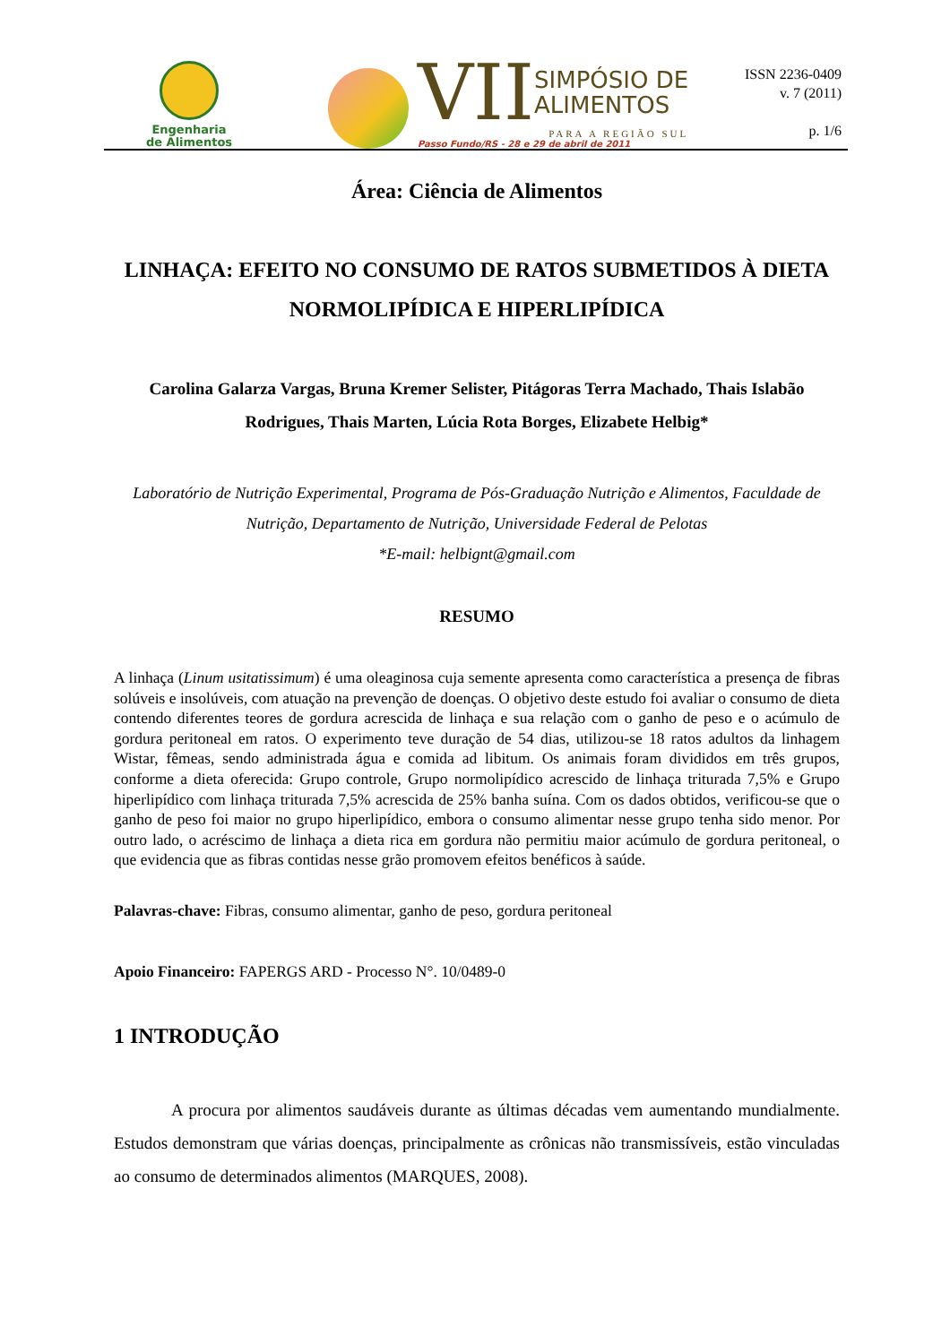Engenharia
de Alimentos
VII SIMPÓSIO DE
ALIMENTOS
PARA A REGIÃO SUL
Passo Fundo/RS - 28 e 29 de abril de 2011
ISSN 2236-0409
v. 7 (2011)
p. 1/6
Área: Ciência de Alimentos
LINHAÇA: EFEITO NO CONSUMO DE RATOS SUBMETIDOS À DIETA NORMOLIPÍDICA E HIPERLIPÍDICA
Carolina Galarza Vargas, Bruna Kremer Selister, Pitágoras Terra Machado, Thais Islabão Rodrigues, Thais Marten, Lúcia Rota Borges, Elizabete Helbig*
Laboratório de Nutrição Experimental, Programa de Pós-Graduação Nutrição e Alimentos, Faculdade de Nutrição, Departamento de Nutrição, Universidade Federal de Pelotas
*E-mail: helbignt@gmail.com
RESUMO
A linhaça (Linum usitatissimum) é uma oleaginosa cuja semente apresenta como característica a presença de fibras solúveis e insolúveis, com atuação na prevenção de doenças. O objetivo deste estudo foi avaliar o consumo de dieta contendo diferentes teores de gordura acrescida de linhaça e sua relação com o ganho de peso e o acúmulo de gordura peritoneal em ratos. O experimento teve duração de 54 dias, utilizou-se 18 ratos adultos da linhagem Wistar, fêmeas, sendo administrada água e comida ad libitum. Os animais foram divididos em três grupos, conforme a dieta oferecida: Grupo controle, Grupo normolipídico acrescido de linhaça triturada 7,5% e Grupo hiperlipídico com linhaça triturada 7,5% acrescida de 25% banha suína. Com os dados obtidos, verificou-se que o ganho de peso foi maior no grupo hiperlipídico, embora o consumo alimentar nesse grupo tenha sido menor. Por outro lado, o acréscimo de linhaça a dieta rica em gordura não permitiu maior acúmulo de gordura peritoneal, o que evidencia que as fibras contidas nesse grão promovem efeitos benéficos à saúde.
Palavras-chave: Fibras, consumo alimentar, ganho de peso, gordura peritoneal
Apoio Financeiro: FAPERGS ARD - Processo N°. 10/0489-0
1 INTRODUÇÃO
A procura por alimentos saudáveis durante as últimas décadas vem aumentando mundialmente. Estudos demonstram que várias doenças, principalmente as crônicas não transmissíveis, estão vinculadas ao consumo de determinados alimentos (MARQUES, 2008).